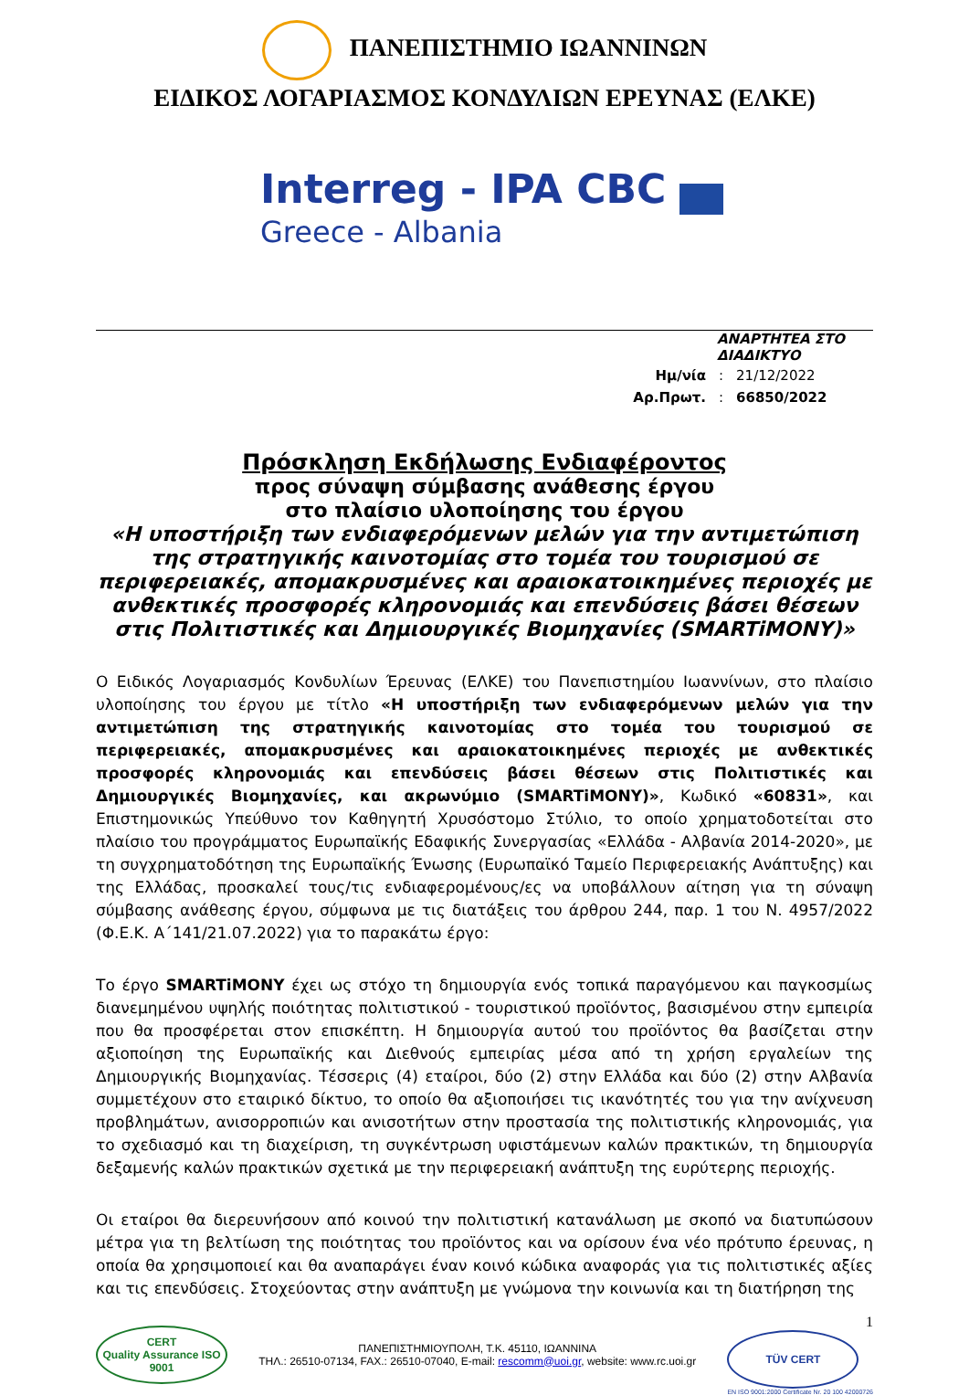ΠΑΝΕΠΙΣΤΗΜΙΟ ΙΩΑΝΝΙΝΩΝ
ΕΙΔΙΚΟΣ ΛΟΓΑΡΙΑΣΜΟΣ ΚΟΝΔΥΛΙΩΝ ΕΡΕΥΝΑΣ (ΕΛΚΕ)
Interreg - IPA CBC
Greece - Albania
ΑΝΑΡΤΗΤΕΑ ΣΤΟ ΔΙΑΔΙΚΤΥΟ
| Ημ/νία | : | 21/12/2022 |
| Αρ.Πρωτ. | : | 66850/2022 |
Πρόσκληση Εκδήλωσης Ενδιαφέροντος
προς σύναψη σύμβασης ανάθεσης έργου
στο πλαίσιο υλοποίησης του έργου
«Η υποστήριξη των ενδιαφερόμενων μελών για την αντιμετώπιση της στρατηγικής καινοτομίας στο τομέα του τουρισμού σε περιφερειακές, απομακρυσμένες και αραιοκατοικημένες περιοχές με ανθεκτικές προσφορές κληρονομιάς και επενδύσεις βάσει θέσεων στις Πολιτιστικές και Δημιουργικές Βιομηχανίες (SMARTiMONY)»
Ο Ειδικός Λογαριασμός Κονδυλίων Έρευνας (ΕΛΚΕ) του Πανεπιστημίου Ιωαννίνων, στο πλαίσιο υλοποίησης του έργου με τίτλο «Η υποστήριξη των ενδιαφερόμενων μελών για την αντιμετώπιση της στρατηγικής καινοτομίας στο τομέα του τουρισμού σε περιφερειακές, απομακρυσμένες και αραιοκατοικημένες περιοχές με ανθεκτικές προσφορές κληρονομιάς και επενδύσεις βάσει θέσεων στις Πολιτιστικές και Δημιουργικές Βιομηχανίες, και ακρωνύμιο (SMARTiMONY)», Κωδικό «60831», και Επιστημονικώς Υπεύθυνο τον Καθηγητή Χρυσόστομο Στύλιο, το οποίο χρηματοδοτείται στο πλαίσιο του προγράμματος Ευρωπαϊκής Εδαφικής Συνεργασίας «Ελλάδα - Αλβανία 2014-2020», με τη συγχρηματοδότηση της Ευρωπαϊκής Ένωσης (Ευρωπαϊκό Ταμείο Περιφερειακής Ανάπτυξης) και της Ελλάδας, προσκαλεί τους/τις ενδιαφερομένους/ες να υποβάλλουν αίτηση για τη σύναψη σύμβασης ανάθεσης έργου, σύμφωνα με τις διατάξεις του άρθρου 244, παρ. 1 του Ν. 4957/2022 (Φ.Ε.Κ. Α΄141/21.07.2022) για το παρακάτω έργο:
Το έργο SMARTiMONY έχει ως στόχο τη δημιουργία ενός τοπικά παραγόμενου και παγκοσμίως διανεμημένου υψηλής ποιότητας πολιτιστικού - τουριστικού προϊόντος, βασισμένου στην εμπειρία που θα προσφέρεται στον επισκέπτη. Η δημιουργία αυτού του προϊόντος θα βασίζεται στην αξιοποίηση της Ευρωπαϊκής και Διεθνούς εμπειρίας μέσα από τη χρήση εργαλείων της Δημιουργικής Βιομηχανίας. Τέσσερις (4) εταίροι, δύο (2) στην Ελλάδα και δύο (2) στην Αλβανία συμμετέχουν στο εταιρικό δίκτυο, το οποίο θα αξιοποιήσει τις ικανότητές του για την ανίχνευση προβλημάτων, ανισορροπιών και ανισοτήτων στην προστασία της πολιτιστικής κληρονομιάς, για το σχεδιασμό και τη διαχείριση, τη συγκέντρωση υφιστάμενων καλών πρακτικών, τη δημιουργία δεξαμενής καλών πρακτικών σχετικά με την περιφερειακή ανάπτυξη της ευρύτερης περιοχής.
Οι εταίροι θα διερευνήσουν από κοινού την πολιτιστική κατανάλωση με σκοπό να διατυπώσουν μέτρα για τη βελτίωση της ποιότητας του προϊόντος και να ορίσουν ένα νέο πρότυπο έρευνας, η οποία θα χρησιμοποιεί και θα αναπαράγει έναν κοινό κώδικα αναφοράς για τις πολιτιστικές αξίες και τις επενδύσεις. Στοχεύοντας στην ανάπτυξη με γνώμονα την κοινωνία και τη διατήρηση της
CERT
Quality Assurance ISO 9001
ΠΑΝΕΠΙΣΤΗΜΙΟΥΠΟΛΗ, Τ.Κ. 45110, ΙΩΑΝΝΙΝΑ
ΤΗΛ.: 26510-07134, FAX.: 26510-07040, E-mail: rescomm@uoi.gr, website: www.rc.uoi.gr
1
TÜV CERT
EN ISO 9001:2000 Certificate Nr. 20 100 42000726